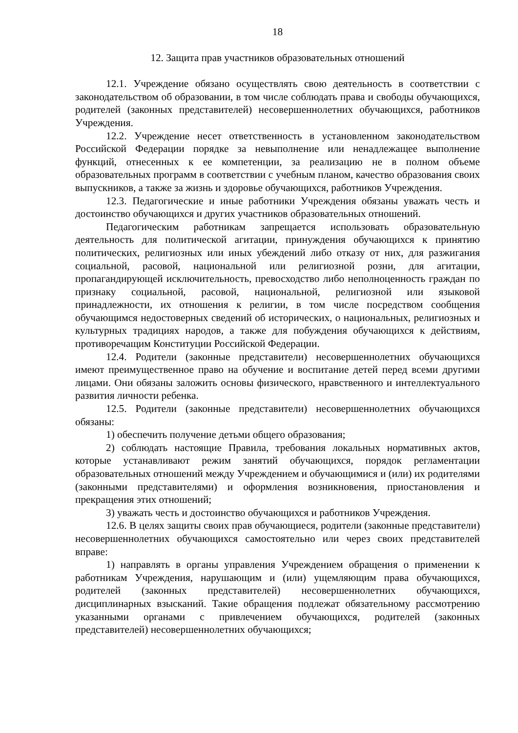18
12. Защита прав участников образовательных отношений
12.1. Учреждение обязано осуществлять свою деятельность в соответствии с законодательством об образовании, в том числе соблюдать права и свободы обучающихся, родителей (законных представителей) несовершеннолетних обучающихся, работников Учреждения.
12.2. Учреждение несет ответственность в установленном законодательством Российской Федерации порядке за невыполнение или ненадлежащее выполнение функций, отнесенных к ее компетенции, за реализацию не в полном объеме образовательных программ в соответствии с учебным планом, качество образования своих выпускников, а также за жизнь и здоровье обучающихся, работников Учреждения.
12.3. Педагогические и иные работники Учреждения обязаны уважать честь и достоинство обучающихся и других участников образовательных отношений.
Педагогическим работникам запрещается использовать образовательную деятельность для политической агитации, принуждения обучающихся к принятию политических, религиозных или иных убеждений либо отказу от них, для разжигания социальной, расовой, национальной или религиозной розни, для агитации, пропагандирующей исключительность, превосходство либо неполноценность граждан по признаку социальной, расовой, национальной, религиозной или языковой принадлежности, их отношения к религии, в том числе посредством сообщения обучающимся недостоверных сведений об исторических, о национальных, религиозных и культурных традициях народов, а также для побуждения обучающихся к действиям, противоречащим Конституции Российской Федерации.
12.4. Родители (законные представители) несовершеннолетних обучающихся имеют преимущественное право на обучение и воспитание детей перед всеми другими лицами. Они обязаны заложить основы физического, нравственного и интеллектуального развития личности ребенка.
12.5. Родители (законные представители) несовершеннолетних обучающихся обязаны:
1) обеспечить получение детьми общего образования;
2) соблюдать настоящие Правила, требования локальных нормативных актов, которые устанавливают режим занятий обучающихся, порядок регламентации образовательных отношений между Учреждением и обучающимися и (или) их родителями (законными представителями) и оформления возникновения, приостановления и прекращения этих отношений;
3) уважать честь и достоинство обучающихся и работников Учреждения.
12.6. В целях защиты своих прав обучающиеся, родители (законные представители) несовершеннолетних обучающихся самостоятельно или через своих представителей вправе:
1) направлять в органы управления Учреждением обращения о применении к работникам Учреждения, нарушающим и (или) ущемляющим права обучающихся, родителей (законных представителей) несовершеннолетних обучающихся, дисциплинарных взысканий. Такие обращения подлежат обязательному рассмотрению указанными органами с привлечением обучающихся, родителей (законных представителей) несовершеннолетних обучающихся;